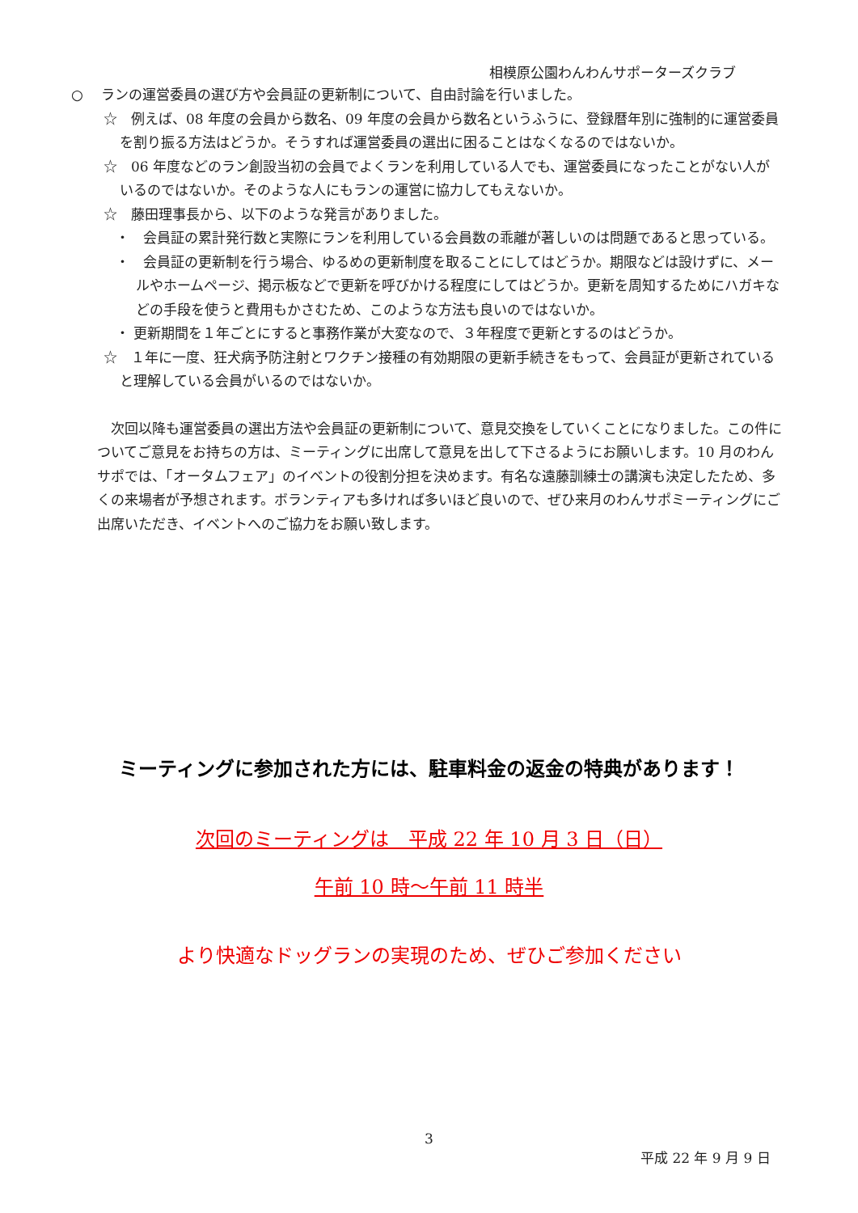相模原公園わんわんサポーターズクラブ
○　 ランの運営委員の選び方や会員証の更新制について、自由討論を行いました。
☆　例えば、08 年度の会員から数名、09 年度の会員から数名というふうに、登録暦年別に強制的に運営委員を割り振る方法はどうか。そうすれば運営委員の選出に困ることはなくなるのではないか。
☆　06 年度などのラン創設当初の会員でよくランを利用している人でも、運営委員になったことがない人がいるのではないか。そのような人にもランの運営に協力してもえないか。
☆　藤田理事長から、以下のような発言がありました。
・　会員証の累計発行数と実際にランを利用している会員数の乖離が著しいのは問題であると思っている。
・　会員証の更新制を行う場合、ゆるめの更新制度を取ることにしてはどうか。期限などは設けずに、メールやホームページ、掲示板などで更新を呼びかける程度にしてはどうか。更新を周知するためにハガキなどの手段を使うと費用もかさむため、このような方法も良いのではないか。
・ 更新期間を１年ごとにすると事務作業が大変なので、３年程度で更新とするのはどうか。
☆　１年に一度、狂犬病予防注射とワクチン接種の有効期限の更新手続きをもって、会員証が更新されていると理解している会員がいるのではないか。
次回以降も運営委員の選出方法や会員証の更新制について、意見交換をしていくことになりました。この件についてご意見をお持ちの方は、ミーティングに出席して意見を出して下さるようにお願いします。10 月のわんサポでは、「オータムフェア」のイベントの役割分担を決めます。有名な遠藤訓練士の講演も決定したため、多くの来場者が予想されます。ボランティアも多ければ多いほど良いので、ぜひ来月のわんサポミーティングにご出席いただき、イベントへのご協力をお願い致します。
ミーティングに参加された方には、駐車料金の返金の特典があります！
次回のミーティングは　平成 22 年 10 月 3 日（日）
午前 10 時～午前 11 時半
より快適なドッグランの実現のため、ぜひご参加ください
3
平成 22 年 9 月 9 日